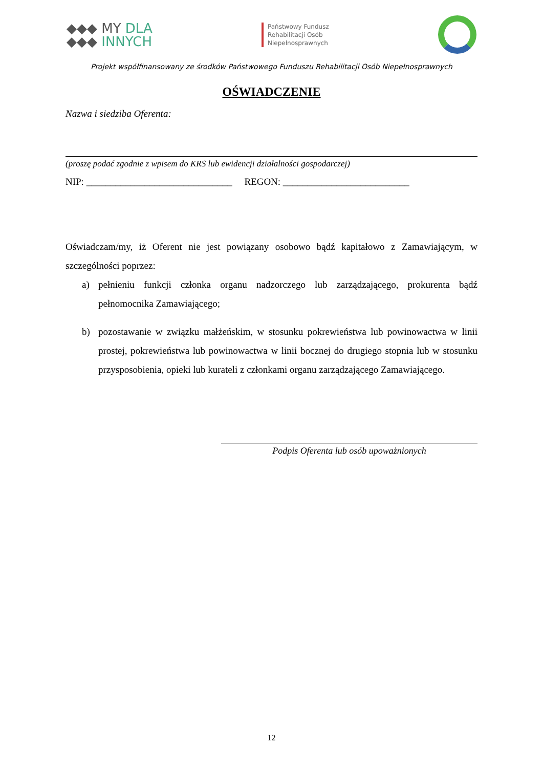◆◆◆ MY DLA
◆◆◆ INNYCH
Państwowy Fundusz
Rehabilitacji Osób
Niepełnosprawnych
Projekt współfinansowany ze środków Państwowego Funduszu Rehabilitacji Osób Niepełnosprawnych
OŚWIADCZENIE
Nazwa i siedziba Oferenta:
(proszę podać zgodnie z wpisem do KRS lub ewidencji działalności gospodarczej)
NIP: ______________________________ REGON: __________________________
Oświadczam/my, iż Oferent nie jest powiązany osobowo bądź kapitałowo z Zamawiającym, w szczególności poprzez:
a) pełnieniu funkcji członka organu nadzorczego lub zarządzającego, prokurenta bądź pełnomocnika Zamawiającego;
b) pozostawanie w związku małżeńskim, w stosunku pokrewieństwa lub powinowactwa w linii prostej, pokrewieństwa lub powinowactwa w linii bocznej do drugiego stopnia lub w stosunku przysposobienia, opieki lub kurateli z członkami organu zarządzającego Zamawiającego.
Podpis Oferenta lub osób upoważnionych
12